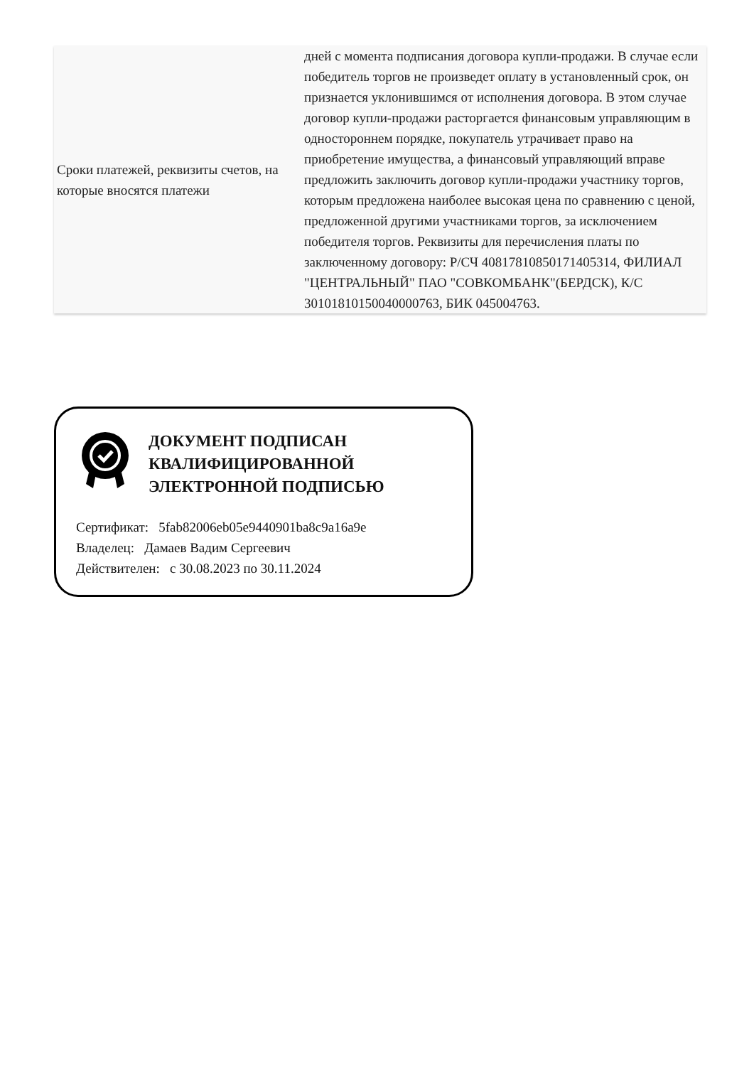| Сроки платежей, реквизиты счетов, на которые вносятся платежи | дней с момента подписания договора купли-продажи. В случае если победитель торгов не произведет оплату в установленный срок, он признается уклонившимся от исполнения договора. В этом случае договор купли-продажи расторгается финансовым управляющим в одностороннем порядке, покупатель утрачивает право на приобретение имущества, а финансовый управляющий вправе предложить заключить договор купли-продажи участнику торгов, которым предложена наиболее высокая цена по сравнению с ценой, предложенной другими участниками торгов, за исключением победителя торгов. Реквизиты для перечисления платы по заключенному договору: Р/СЧ 40817810850171405314, ФИЛИАЛ "ЦЕНТРАЛЬНЫЙ" ПАО "СОВКОМБАНК"(БЕРДСК), К/С 30101810150040000763, БИК 045004763. |
ДОКУМЕНТ ПОДПИСАН
КВАЛИФИЦИРОВАННОЙ
ЭЛЕКТРОННОЙ ПОДПИСЬЮ
Сертификат: 5fab82006eb05e9440901ba8c9a16a9e
Владелец: Дамаев Вадим Сергеевич
Действителен: с 30.08.2023 по 30.11.2024